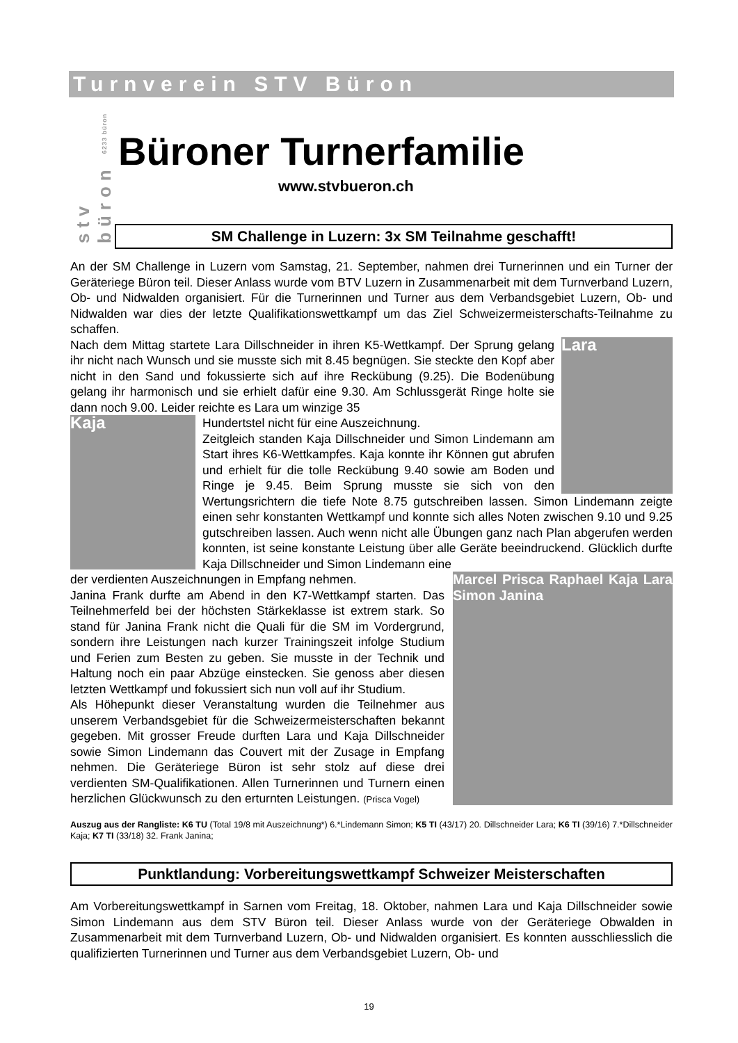Turnverein STV Büron
stv büron 6233 büron
Büroner Turnerfamilie
www.stvbueron.ch
SM Challenge in Luzern: 3x SM Teilnahme geschafft!
An der SM Challenge in Luzern vom Samstag, 21. September, nahmen drei Turnerinnen und ein Turner der Geräteriege Büron teil. Dieser Anlass wurde vom BTV Luzern in Zusammenarbeit mit dem Turnverband Luzern, Ob- und Nidwalden organisiert. Für die Turnerinnen und Turner aus dem Verbandsgebiet Luzern, Ob- und Nidwalden war dies der letzte Qualifikationswettkampf um das Ziel Schweizermeisterschafts-Teilnahme zu schaffen.
Lara
Nach dem Mittag startete Lara Dillschneider in ihren K5-Wettkampf. Der Sprung gelang ihr nicht nach Wunsch und sie musste sich mit 8.45 begnügen. Sie steckte den Kopf aber nicht in den Sand und fokussierte sich auf ihre Reckübung (9.25). Die Bodenübung gelang ihr harmonisch und sie erhielt dafür eine 9.30. Am Schlussgerät Ringe holte sie dann noch 9.00. Leider reichte es Lara um winzige 35
Kaja
Hundertstel nicht für eine Auszeichnung.
Zeitgleich standen Kaja Dillschneider und Simon Lindemann am Start ihres K6-Wettkampfes. Kaja konnte ihr Können gut abrufen und erhielt für die tolle Reckübung 9.40 sowie am Boden und Ringe je 9.45. Beim Sprung musste sie sich von den Wertungsrichtern die tiefe Note 8.75 gutschreiben lassen. Simon Lindemann zeigte einen sehr konstanten Wettkampf und konnte sich alles Noten zwischen 9.10 und 9.25 gutschreiben lassen. Auch wenn nicht alle Übungen ganz nach Plan abgerufen werden konnten, ist seine konstante Leistung über alle Geräte beeindruckend. Glücklich durfte Kaja Dillschneider und Simon Lindemann eine
Marcel Prisca Raphael Kaja Lara Simon Janina
der verdienten Auszeichnungen in Empfang nehmen.
Janina Frank durfte am Abend in den K7-Wettkampf starten. Das Teilnehmerfeld bei der höchsten Stärkeklasse ist extrem stark. So stand für Janina Frank nicht die Quali für die SM im Vordergrund, sondern ihre Leistungen nach kurzer Trainingszeit infolge Studium und Ferien zum Besten zu geben. Sie musste in der Technik und Haltung noch ein paar Abzüge einstecken. Sie genoss aber diesen letzten Wettkampf und fokussiert sich nun voll auf ihr Studium.
Als Höhepunkt dieser Veranstaltung wurden die Teilnehmer aus unserem Verbandsgebiet für die Schweizermeisterschaften bekannt gegeben. Mit grosser Freude durften Lara und Kaja Dillschneider sowie Simon Lindemann das Couvert mit der Zusage in Empfang nehmen. Die Geräteriege Büron ist sehr stolz auf diese drei verdienten SM-Qualifikationen. Allen Turnerinnen und Turnern einen herzlichen Glückwunsch zu den erturnten Leistungen. (Prisca Vogel)
Auszug aus der Rangliste: K6 TU (Total 19/8 mit Auszeichnung*) 6.*Lindemann Simon; K5 TI (43/17) 20. Dillschneider Lara; K6 TI (39/16) 7.*Dillschneider Kaja; K7 TI (33/18) 32. Frank Janina;
Punktlandung: Vorbereitungswettkampf Schweizer Meisterschaften
Am Vorbereitungswettkampf in Sarnen vom Freitag, 18. Oktober, nahmen Lara und Kaja Dillschneider sowie Simon Lindemann aus dem STV Büron teil. Dieser Anlass wurde von der Geräteriege Obwalden in Zusammenarbeit mit dem Turnverband Luzern, Ob- und Nidwalden organisiert. Es konnten ausschliesslich die qualifizierten Turnerinnen und Turner aus dem Verbandsgebiet Luzern, Ob- und
19